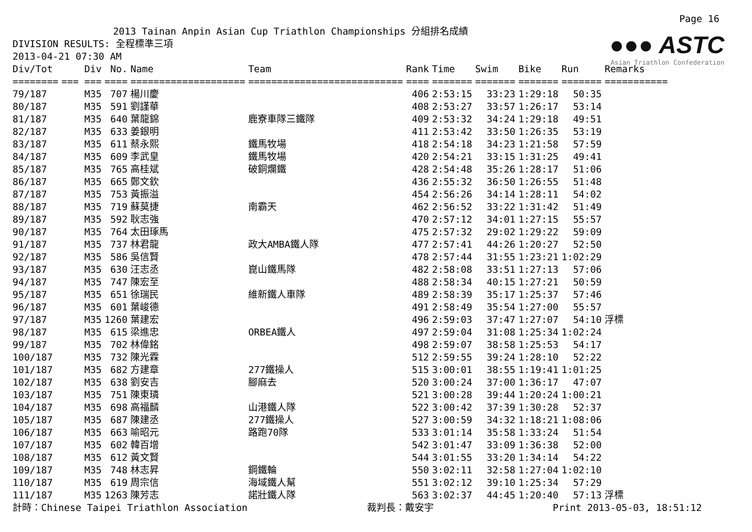●●● ASTC
Asian Triathlon Confederation
Page 16
2013 Tainan Anpin Asian Cup Triathlon Championships 分組排名成績
DIVISION RESULTS: 全程標準三項
2013-04-21 07:30 AM
| Div/Tot | Div | No. | Name | Team | Rank | Time | Swim | Bike | Run | Remarks |
| --- | --- | --- | --- | --- | --- | --- | --- | --- | --- | --- |
| ======== | === === | ==== | ==================== | =========================== | ==== | ======= | ======= | ======= | ======= | =========== |
| 79/187 | M35 | 707 | 楊川慶 | | 406 | 2:53:15 | 33:23 | 1:29:18 | 50:35 | |
| 80/187 | M35 | 591 | 劉謹華 | | 408 | 2:53:27 | 33:57 | 1:26:17 | 53:14 | |
| 81/187 | M35 | 640 | 葉龍錦 | 鹿寮車隊三鐵隊 | 409 | 2:53:32 | 34:24 | 1:29:18 | 49:51 | |
| 82/187 | M35 | 633 | 姜銀明 | | 411 | 2:53:42 | 33:50 | 1:26:35 | 53:19 | |
| 83/187 | M35 | 611 | 蔡永熙 | 鐵馬牧場 | 418 | 2:54:18 | 34:23 | 1:21:58 | 57:59 | |
| 84/187 | M35 | 609 | 李武皇 | 鐵馬牧場 | 420 | 2:54:21 | 33:15 | 1:31:25 | 49:41 | |
| 85/187 | M35 | 765 | 高桂斌 | 破銅爛鐵 | 428 | 2:54:48 | 35:26 | 1:28:17 | 51:06 | |
| 86/187 | M35 | 665 | 鄭文欽 | | 436 | 2:55:32 | 36:50 | 1:26:55 | 51:48 | |
| 87/187 | M35 | 753 | 黃振溢 | | 454 | 2:56:26 | 34:14 | 1:28:11 | 54:02 | |
| 88/187 | M35 | 719 | 蘇莫捷 | 南霸天 | 462 | 2:56:52 | 33:22 | 1:31:42 | 51:49 | |
| 89/187 | M35 | 592 | 耿志強 | | 470 | 2:57:12 | 34:01 | 1:27:15 | 55:57 | |
| 90/187 | M35 | 764 | 太田琢馬 | | 475 | 2:57:32 | 29:02 | 1:29:22 | 59:09 | |
| 91/187 | M35 | 737 | 林君龍 | 政大AMBA鐵人隊 | 477 | 2:57:41 | 44:26 | 1:20:27 | 52:50 | |
| 92/187 | M35 | 586 | 吳信賢 | | 478 | 2:57:44 | 31:55 | 1:23:21 | 1:02:29 | |
| 93/187 | M35 | 630 | 汪志丞 | 崑山鐵馬隊 | 482 | 2:58:08 | 33:51 | 1:27:13 | 57:06 | |
| 94/187 | M35 | 747 | 陳宏至 | | 488 | 2:58:34 | 40:15 | 1:27:21 | 50:59 | |
| 95/187 | M35 | 651 | 徐瑞民 | 維新鐵人車隊 | 489 | 2:58:39 | 35:17 | 1:25:37 | 57:46 | |
| 96/187 | M35 | 601 | 葉峻德 | | 491 | 2:58:49 | 35:54 | 1:27:00 | 55:57 | |
| 97/187 | M35 | 1260 | 葉建宏 | | 496 | 2:59:03 | 37:47 | 1:27:07 | 54:10 | 浮標 |
| 98/187 | M35 | 615 | 梁進忠 | ORBEA鐵人 | 497 | 2:59:04 | 31:08 | 1:25:34 | 1:02:24 | |
| 99/187 | M35 | 702 | 林偉銘 | | 498 | 2:59:07 | 38:58 | 1:25:53 | 54:17 | |
| 100/187 | M35 | 732 | 陳光霖 | | 512 | 2:59:55 | 39:24 | 1:28:10 | 52:22 | |
| 101/187 | M35 | 682 | 方建章 | 277鐵操人 | 515 | 3:00:01 | 38:55 | 1:19:41 | 1:01:25 | |
| 102/187 | M35 | 638 | 劉安吉 | 腳麻去 | 520 | 3:00:24 | 37:00 | 1:36:17 | 47:07 | |
| 103/187 | M35 | 751 | 陳東璘 | | 521 | 3:00:28 | 39:44 | 1:20:24 | 1:00:21 | |
| 104/187 | M35 | 698 | 高福麟 | 山港鐵人隊 | 522 | 3:00:42 | 37:39 | 1:30:28 | 52:37 | |
| 105/187 | M35 | 687 | 陳建丞 | 277鐵操人 | 527 | 3:00:59 | 34:32 | 1:18:21 | 1:08:06 | |
| 106/187 | M35 | 663 | 喻昭元 | 路跑70隊 | 533 | 3:01:14 | 35:58 | 1:33:24 | 51:54 | |
| 107/187 | M35 | 602 | 韓百增 | | 542 | 3:01:47 | 33:09 | 1:36:38 | 52:00 | |
| 108/187 | M35 | 612 | 黃文賢 | | 544 | 3:01:55 | 33:20 | 1:34:14 | 54:22 | |
| 109/187 | M35 | 748 | 林志昇 | 鋼鐵輪 | 550 | 3:02:11 | 32:58 | 1:27:04 | 1:02:10 | |
| 110/187 | M35 | 619 | 周宗信 | 海域鐵人幫 | 551 | 3:02:12 | 39:10 | 1:25:34 | 57:29 | |
| 111/187 | M35 | 1263 | 陳芳志 | 諾壯鐵人隊 | 563 | 3:02:37 | 44:45 | 1:20:40 | 57:13 | 浮標 |
計時：Chinese Taipei Triathlon Association 裁判長：戴安宇 Print 2013-05-03, 18:51:12